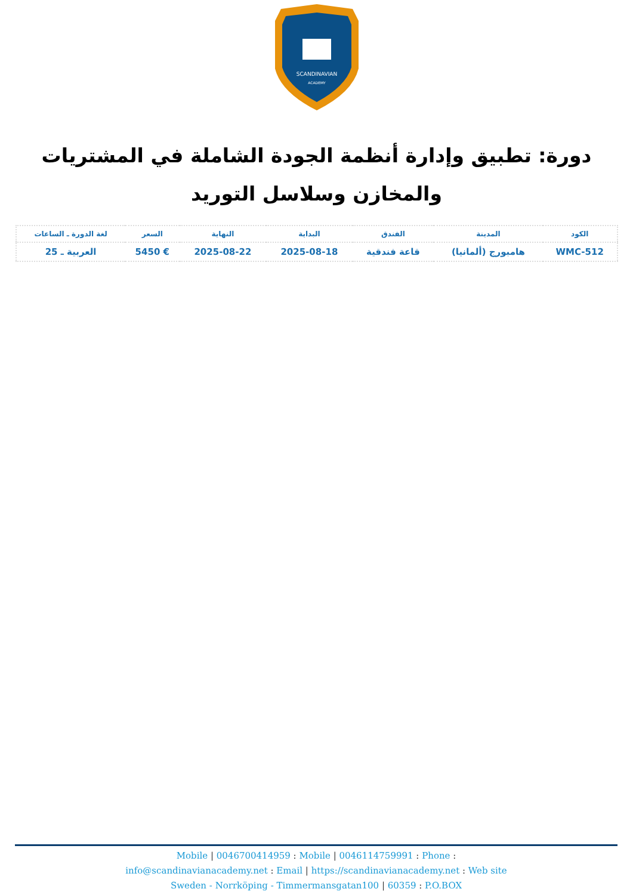SCANDINAVIAN
ACADEMY
دورة: تطبيق وإدارة أنظمة الجودة الشاملة في المشتريات والمخازن وسلاسل التوريد
| الكود | المدينة | الفندق | البداية | النهاية | السعر | لغة الدورة ـ الساعات |
| --- | --- | --- | --- | --- | --- | --- |
| WMC-512 | هامبورج (ألمانيا) | قاعة فندقية | 2025-08-18 | 2025-08-22 | € 5450 | العربية ـ 25 |
Mobile | 0046700414959 : Mobile | 0046114759991 : Phone :
info@scandinavianacademy.net : Email | https://scandinavianacademy.net : Web site
Sweden - Norrköping - Timmermansgatan100 | 60359 : P.O.BOX